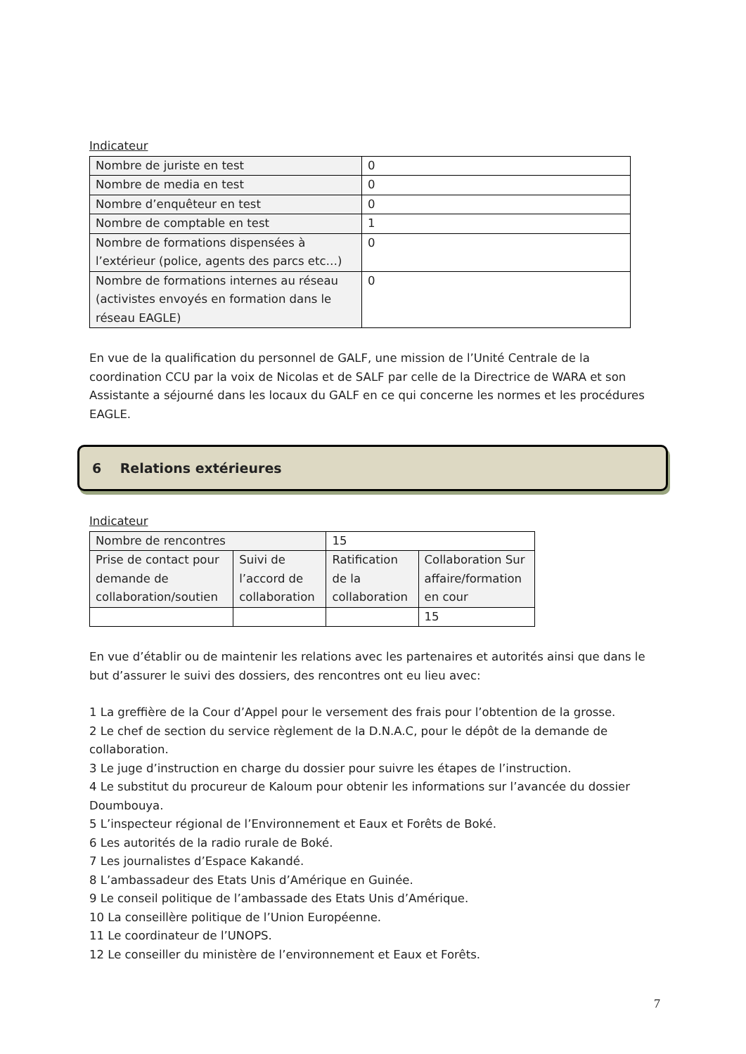Indicateur
| Nombre de juriste en test | 0 |
| Nombre de media en test | 0 |
| Nombre d’enquêteur en test | 0 |
| Nombre de comptable en test | 1 |
| Nombre de formations dispensées à l’extérieur (police, agents des parcs etc…) | 0 |
| Nombre de formations internes au réseau (activistes envoyés en formation dans le réseau EAGLE) | 0 |
En vue de la qualification du personnel de GALF, une mission de l’Unité Centrale de la coordination CCU par la voix de Nicolas et de SALF par celle de la Directrice de WARA et son Assistante a séjourné dans les locaux du GALF en ce qui concerne les normes et les procédures EAGLE.
6 Relations extérieures
Indicateur
| Nombre de rencontres | | 15 | |
| Prise de contact pour demande de collaboration/soutien | Suivi de l’accord de collaboration | Ratification de la collaboration | Collaboration Sur affaire/formation en cour |
| | | | 15 |
En vue d’établir ou de maintenir les relations avec les partenaires et autorités ainsi que dans le but d’assurer le suivi des dossiers, des rencontres ont eu lieu avec:
1 La greffière de la Cour d’Appel pour le versement des frais pour l’obtention de la grosse.
2 Le chef de section du service règlement de la D.N.A.C, pour le dépôt de la demande de collaboration.
3 Le juge d’instruction en charge du dossier pour suivre les étapes de l’instruction.
4 Le substitut du procureur de Kaloum pour obtenir les informations sur l’avancée du dossier Doumbouya.
5 L’inspecteur régional de l’Environnement et Eaux et Forêts de Boké.
6 Les autorités de la radio rurale de Boké.
7 Les journalistes d’Espace Kakandé.
8 L’ambassadeur des Etats Unis d’Amérique en Guinée.
9 Le conseil politique de l’ambassade des Etats Unis d’Amérique.
10 La conseillère politique de l’Union Européenne.
11 Le coordinateur de l’UNOPS.
12 Le conseiller du ministère de l’environnement et Eaux et Forêts.
7